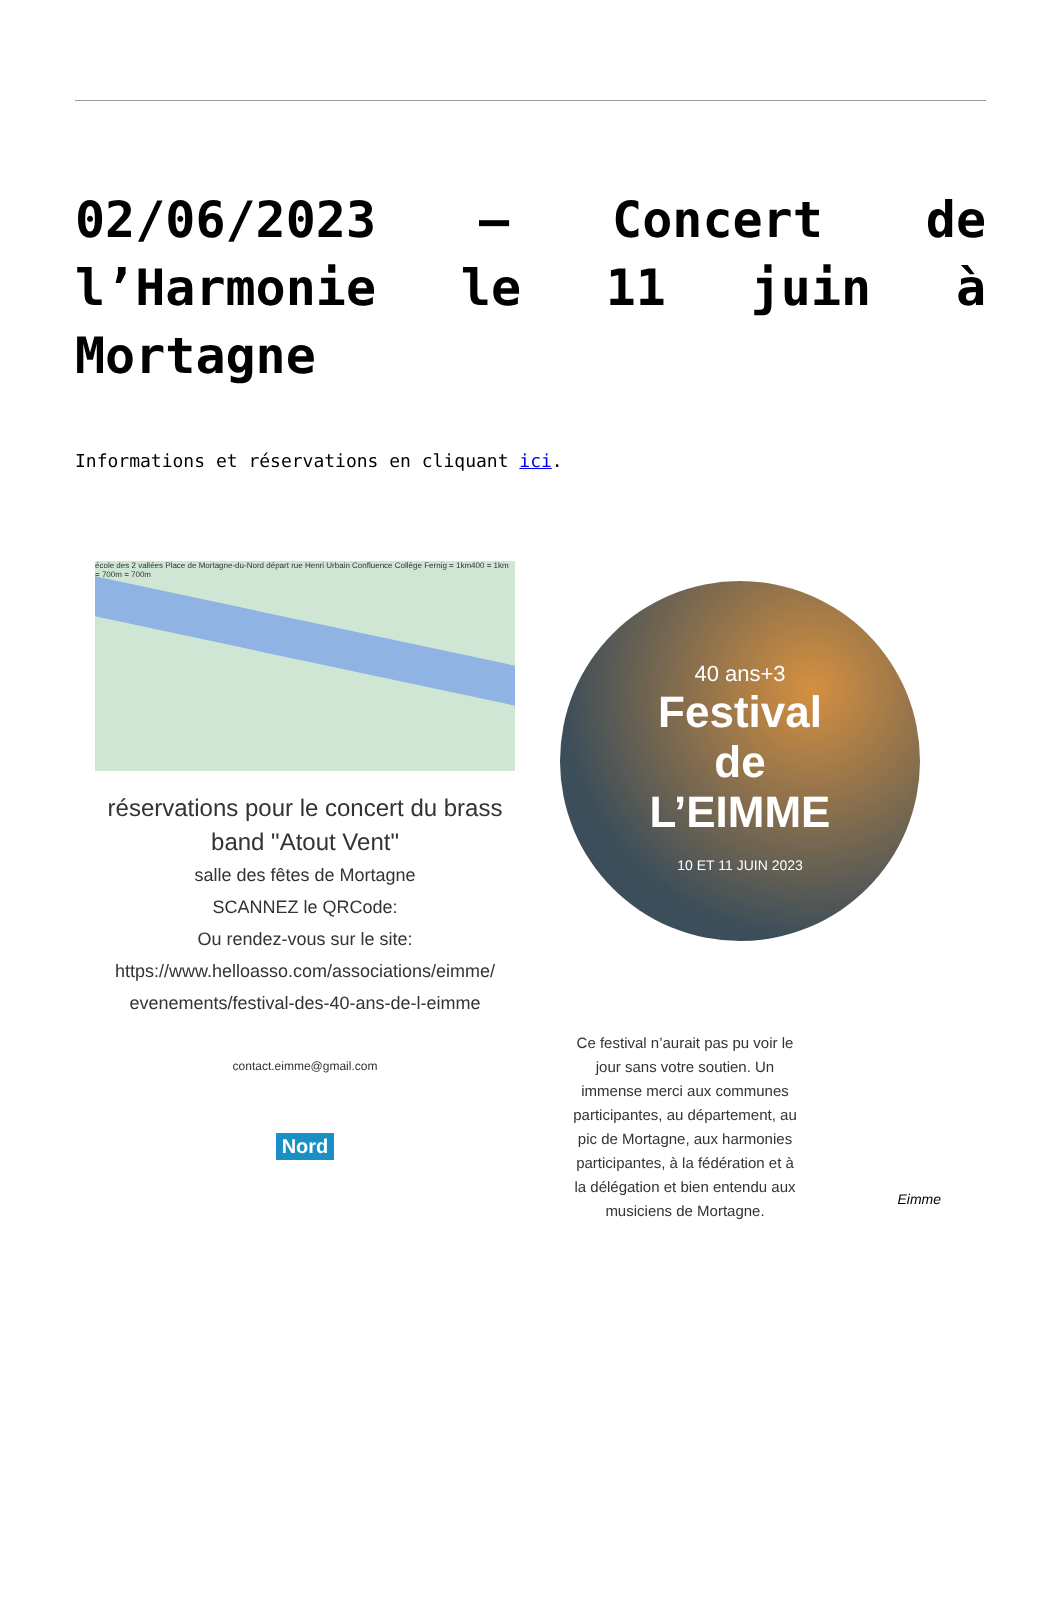02/06/2023 – Concert de l’Harmonie le 11 juin à Mortagne
Informations et réservations en cliquant ici.
école des 2 vallées Place de Mortagne-du-Nord départ rue Henri Urbain Confluence Collège Fernig = 1km400 = 1km = 700m = 700m
réservations pour le concert du brass band "Atout Vent"
salle des fêtes de Mortagne
SCANNEZ le QRCode:
Ou rendez-vous sur le site:
https://www.helloasso.com/associations/eimme/
evenements/festival-des-40-ans-de-l-eimme
contact.eimme@gmail.com
Nord
40 ans+3
Festival
de
L’EIMME
10 ET 11 JUIN 2023
Ce festival n’aurait pas pu voir le jour sans votre soutien. Un immense merci aux communes participantes, au département, au pic de Mortagne, aux harmonies participantes, à la fédération et à la délégation et bien entendu aux musiciens de Mortagne.
Eimme